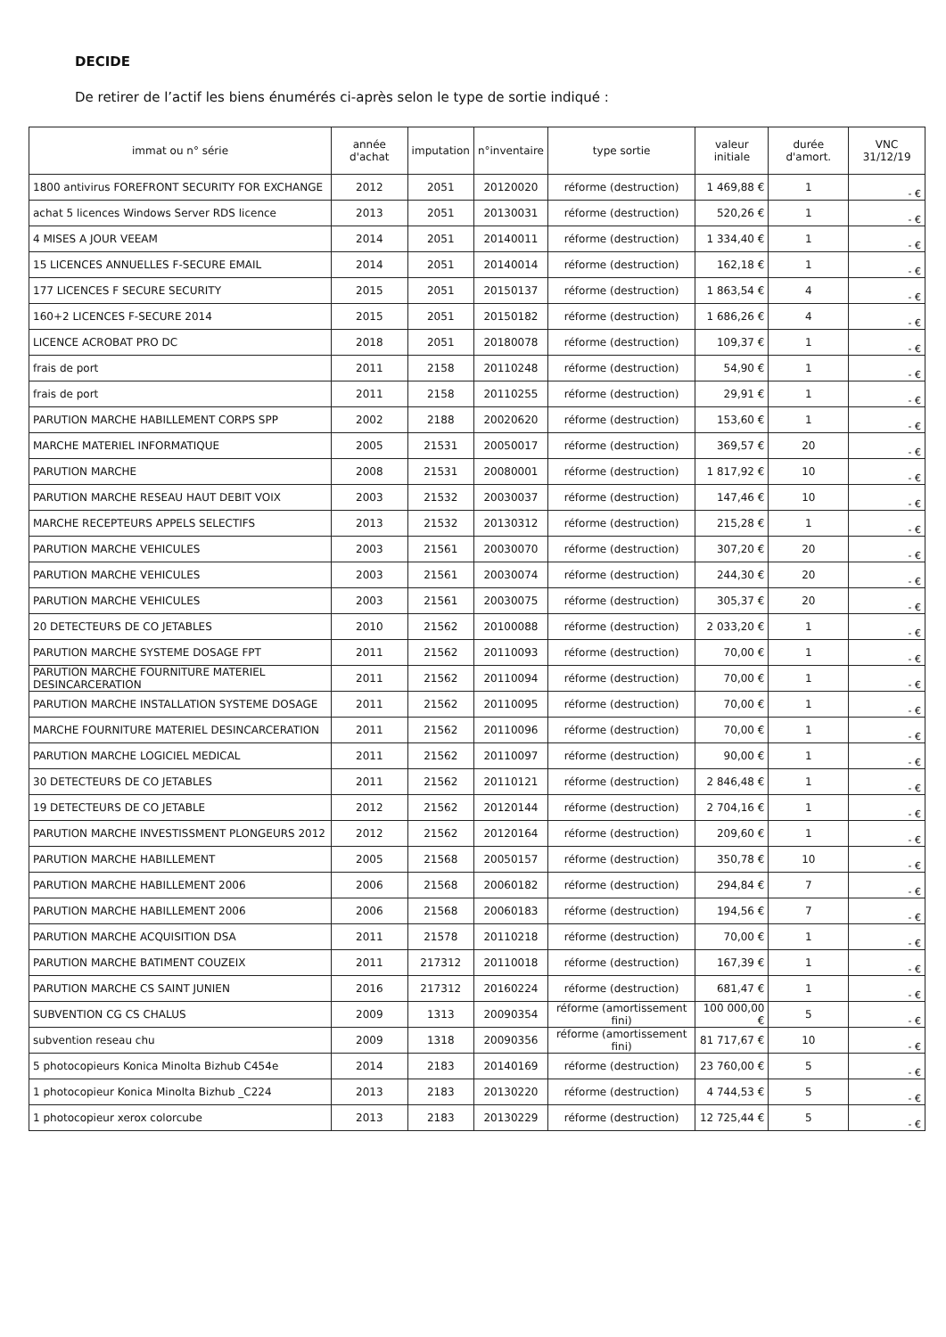DECIDE
De retirer de l’actif les biens énumérés ci-après selon le type de sortie indiqué :
| immat ou n° série | année d'achat | imputation | n°inventaire | type sortie | valeur initiale | durée d'amort. | VNC 31/12/19 |
| --- | --- | --- | --- | --- | --- | --- | --- |
| 1800 antivirus FOREFRONT SECURITY FOR EXCHANGE | 2012 | 2051 | 20120020 | réforme (destruction) | 1 469,88 € | 1 | - € |
| achat 5 licences Windows Server RDS licence | 2013 | 2051 | 20130031 | réforme (destruction) | 520,26 € | 1 | - € |
| 4 MISES A JOUR VEEAM | 2014 | 2051 | 20140011 | réforme (destruction) | 1 334,40 € | 1 | - € |
| 15 LICENCES ANNUELLES F-SECURE EMAIL | 2014 | 2051 | 20140014 | réforme (destruction) | 162,18 € | 1 | - € |
| 177 LICENCES F SECURE SECURITY | 2015 | 2051 | 20150137 | réforme (destruction) | 1 863,54 € | 4 | - € |
| 160+2 LICENCES F-SECURE 2014 | 2015 | 2051 | 20150182 | réforme (destruction) | 1 686,26 € | 4 | - € |
| LICENCE ACROBAT PRO DC | 2018 | 2051 | 20180078 | réforme (destruction) | 109,37 € | 1 | - € |
| frais de port | 2011 | 2158 | 20110248 | réforme (destruction) | 54,90 € | 1 | - € |
| frais de port | 2011 | 2158 | 20110255 | réforme (destruction) | 29,91 € | 1 | - € |
| PARUTION MARCHE HABILLEMENT CORPS SPP | 2002 | 2188 | 20020620 | réforme (destruction) | 153,60 € | 1 | - € |
| MARCHE MATERIEL INFORMATIQUE | 2005 | 21531 | 20050017 | réforme (destruction) | 369,57 € | 20 | - € |
| PARUTION MARCHE | 2008 | 21531 | 20080001 | réforme (destruction) | 1 817,92 € | 10 | - € |
| PARUTION MARCHE RESEAU HAUT DEBIT VOIX | 2003 | 21532 | 20030037 | réforme (destruction) | 147,46 € | 10 | - € |
| MARCHE RECEPTEURS APPELS SELECTIFS | 2013 | 21532 | 20130312 | réforme (destruction) | 215,28 € | 1 | - € |
| PARUTION MARCHE VEHICULES | 2003 | 21561 | 20030070 | réforme (destruction) | 307,20 € | 20 | - € |
| PARUTION MARCHE VEHICULES | 2003 | 21561 | 20030074 | réforme (destruction) | 244,30 € | 20 | - € |
| PARUTION MARCHE VEHICULES | 2003 | 21561 | 20030075 | réforme (destruction) | 305,37 € | 20 | - € |
| 20 DETECTEURS DE CO JETABLES | 2010 | 21562 | 20100088 | réforme (destruction) | 2 033,20 € | 1 | - € |
| PARUTION MARCHE SYSTEME DOSAGE FPT | 2011 | 21562 | 20110093 | réforme (destruction) | 70,00 € | 1 | - € |
| PARUTION MARCHE FOURNITURE MATERIEL DESINCARCERATION | 2011 | 21562 | 20110094 | réforme (destruction) | 70,00 € | 1 | - € |
| PARUTION MARCHE INSTALLATION SYSTEME DOSAGE | 2011 | 21562 | 20110095 | réforme (destruction) | 70,00 € | 1 | - € |
| MARCHE FOURNITURE MATERIEL DESINCARCERATION | 2011 | 21562 | 20110096 | réforme (destruction) | 70,00 € | 1 | - € |
| PARUTION MARCHE LOGICIEL MEDICAL | 2011 | 21562 | 20110097 | réforme (destruction) | 90,00 € | 1 | - € |
| 30 DETECTEURS DE CO JETABLES | 2011 | 21562 | 20110121 | réforme (destruction) | 2 846,48 € | 1 | - € |
| 19 DETECTEURS DE CO JETABLE | 2012 | 21562 | 20120144 | réforme (destruction) | 2 704,16 € | 1 | - € |
| PARUTION MARCHE INVESTISSMENT PLONGEURS 2012 | 2012 | 21562 | 20120164 | réforme (destruction) | 209,60 € | 1 | - € |
| PARUTION MARCHE HABILLEMENT | 2005 | 21568 | 20050157 | réforme (destruction) | 350,78 € | 10 | - € |
| PARUTION MARCHE HABILLEMENT 2006 | 2006 | 21568 | 20060182 | réforme (destruction) | 294,84 € | 7 | - € |
| PARUTION MARCHE HABILLEMENT 2006 | 2006 | 21568 | 20060183 | réforme (destruction) | 194,56 € | 7 | - € |
| PARUTION MARCHE ACQUISITION DSA | 2011 | 21578 | 20110218 | réforme (destruction) | 70,00 € | 1 | - € |
| PARUTION MARCHE BATIMENT COUZEIX | 2011 | 217312 | 20110018 | réforme (destruction) | 167,39 € | 1 | - € |
| PARUTION MARCHE CS SAINT JUNIEN | 2016 | 217312 | 20160224 | réforme (destruction) | 681,47 € | 1 | - € |
| SUBVENTION CG CS CHALUS | 2009 | 1313 | 20090354 | réforme (amortissement fini) | 100 000,00 € | 5 | - € |
| subvention reseau chu | 2009 | 1318 | 20090356 | réforme (amortissement fini) | 81 717,67 € | 10 | - € |
| 5 photocopieurs Konica Minolta Bizhub C454e | 2014 | 2183 | 20140169 | réforme (destruction) | 23 760,00 € | 5 | - € |
| 1 photocopieur Konica Minolta Bizhub _C224 | 2013 | 2183 | 20130220 | réforme (destruction) | 4 744,53 € | 5 | - € |
| 1 photocopieur xerox colorcube | 2013 | 2183 | 20130229 | réforme (destruction) | 12 725,44 € | 5 | - € |